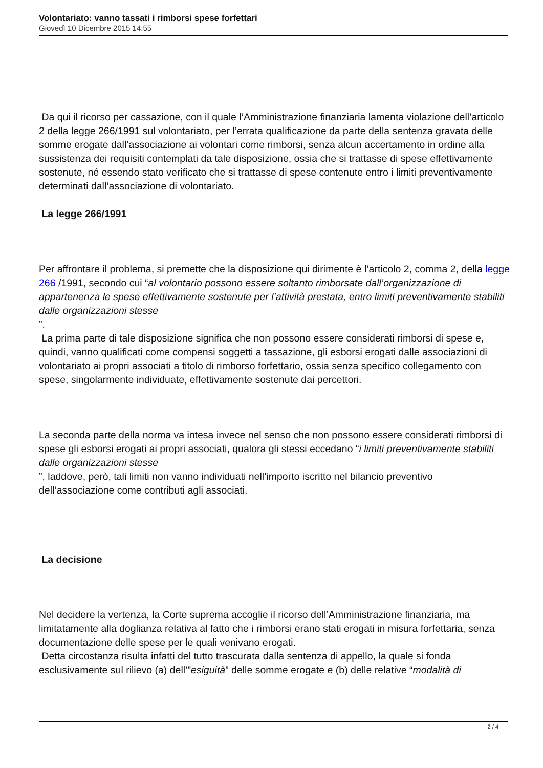Volontariato: vanno tassati i rimborsi spese forfettari
Giovedì 10 Dicembre 2015 14:55
Da qui il ricorso per cassazione, con il quale l’Amministrazione finanziaria lamenta violazione dell’articolo 2 della legge 266/1991 sul volontariato, per l’errata qualificazione da parte della sentenza gravata delle somme erogate dall’associazione ai volontari come rimborsi, senza alcun accertamento in ordine alla sussistenza dei requisiti contemplati da tale disposizione, ossia che si trattasse di spese effettivamente sostenute, né essendo stato verificato che si trattasse di spese contenute entro i limiti preventivamente determinati dall’associazione di volontariato.
La legge 266/1991
Per affrontare il problema, si premette che la disposizione qui dirimente è l’articolo 2, comma 2, della legge 266 /1991, secondo cui “al volontario possono essere soltanto rimborsate dall’organizzazione di appartenenza le spese effettivamente sostenute per l’attività prestata, entro limiti preventivamente stabiliti dalle organizzazioni stesse
”.
La prima parte di tale disposizione significa che non possono essere considerati rimborsi di spese e, quindi, vanno qualificati come compensi soggetti a tassazione, gli esborsi erogati dalle associazioni di volontariato ai propri associati a titolo di rimborso forfettario, ossia senza specifico collegamento con spese, singolarmente individuate, effettivamente sostenute dai percettori.
La seconda parte della norma va intesa invece nel senso che non possono essere considerati rimborsi di spese gli esborsi erogati ai propri associati, qualora gli stessi eccedano “i limiti preventivamente stabiliti dalle organizzazioni stesse
”, laddove, però, tali limiti non vanno individuati nell’importo iscritto nel bilancio preventivo dell’associazione come contributi agli associati.
La decisione
Nel decidere la vertenza, la Corte suprema accoglie il ricorso dell’Amministrazione finanziaria, ma limitatamente alla doglianza relativa al fatto che i rimborsi erano stati erogati in misura forfettaria, senza documentazione delle spese per le quali venivano erogati.
Detta circostanza risulta infatti del tutto trascurata dalla sentenza di appello, la quale si fonda esclusivamente sul rilievo (a) dell’”esiguità” delle somme erogate e (b) delle relative “modalità di
2 / 4